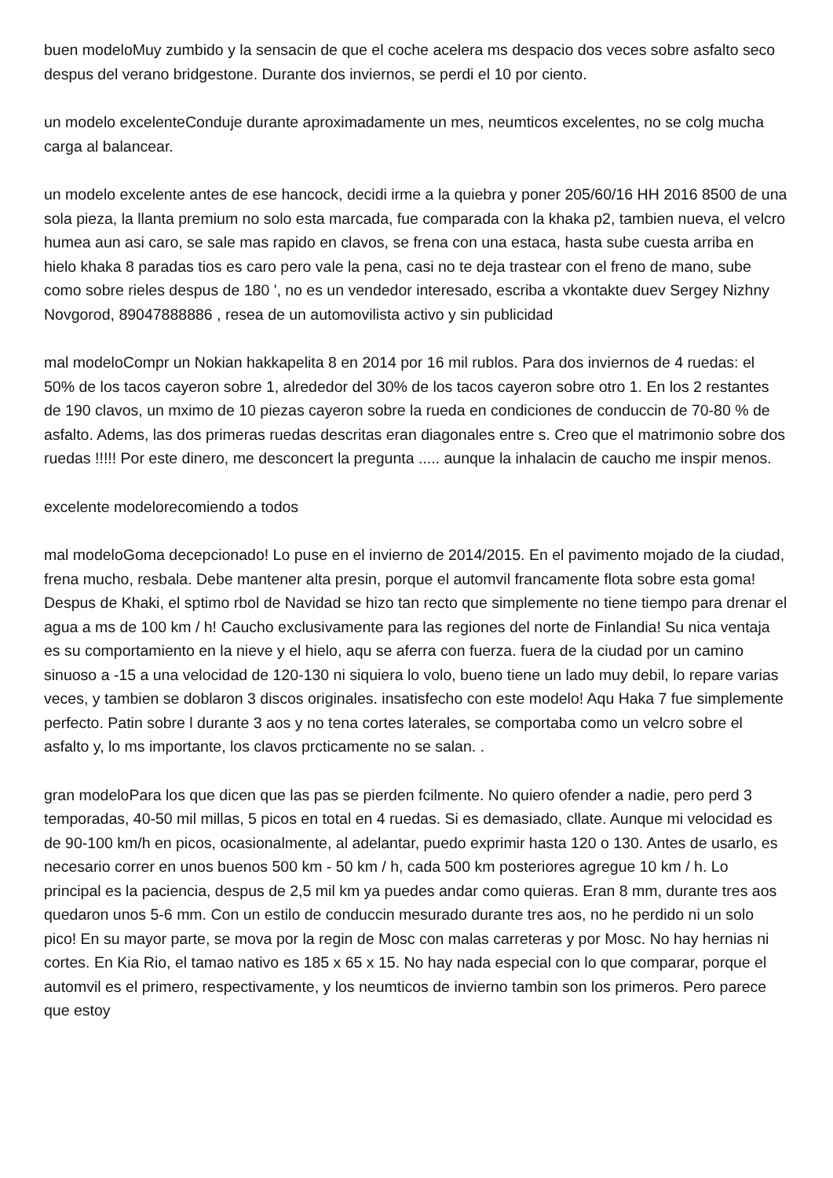buen modeloMuy zumbido y la sensacin de que el coche acelera ms despacio dos veces sobre asfalto seco despus del verano bridgestone. Durante dos inviernos, se perdi el 10 por ciento.
un modelo excelenteConduje durante aproximadamente un mes, neumticos excelentes, no se colg mucha carga al balancear.
un modelo excelente antes de ese hancock, decidi irme a la quiebra y poner 205/60/16 HH 2016 8500 de una sola pieza, la llanta premium no solo esta marcada, fue comparada con la khaka p2, tambien nueva, el velcro humea aun asi caro, se sale mas rapido en clavos, se frena con una estaca, hasta sube cuesta arriba en hielo khaka 8 paradas tios es caro pero vale la pena, casi no te deja trastear con el freno de mano, sube como sobre rieles despus de 180 ', no es un vendedor interesado, escriba a vkontakte duev Sergey Nizhny Novgorod, 89047888886 , resea de un automovilista activo y sin publicidad
mal modeloCompr un Nokian hakkapelita 8 en 2014 por 16 mil rublos. Para dos inviernos de 4 ruedas: el 50% de los tacos cayeron sobre 1, alrededor del 30% de los tacos cayeron sobre otro 1. En los 2 restantes de 190 clavos, un mximo de 10 piezas cayeron sobre la rueda en condiciones de conduccin de 70-80 % de asfalto. Adems, las dos primeras ruedas descritas eran diagonales entre s. Creo que el matrimonio sobre dos ruedas !!!!! Por este dinero, me desconcert la pregunta ..... aunque la inhalacin de caucho me inspir menos.
excelente modelorecomiendo a todos
mal modeloGoma decepcionado! Lo puse en el invierno de 2014/2015. En el pavimento mojado de la ciudad, frena mucho, resbala. Debe mantener alta presin, porque el automvil francamente flota sobre esta goma! Despus de Khaki, el sptimo rbol de Navidad se hizo tan recto que simplemente no tiene tiempo para drenar el agua a ms de 100 km / h! Caucho exclusivamente para las regiones del norte de Finlandia! Su nica ventaja es su comportamiento en la nieve y el hielo, aqu se aferra con fuerza. fuera de la ciudad por un camino sinuoso a -15 a una velocidad de 120-130 ni siquiera lo volo, bueno tiene un lado muy debil, lo repare varias veces, y tambien se doblaron 3 discos originales. insatisfecho con este modelo! Aqu Haka 7 fue simplemente perfecto. Patin sobre l durante 3 aos y no tena cortes laterales, se comportaba como un velcro sobre el asfalto y, lo ms importante, los clavos prcticamente no se salan. .
gran modeloPara los que dicen que las pas se pierden fcilmente. No quiero ofender a nadie, pero perd 3 temporadas, 40-50 mil millas, 5 picos en total en 4 ruedas. Si es demasiado, cllate. Aunque mi velocidad es de 90-100 km/h en picos, ocasionalmente, al adelantar, puedo exprimir hasta 120 o 130. Antes de usarlo, es necesario correr en unos buenos 500 km - 50 km / h, cada 500 km posteriores agregue 10 km / h. Lo principal es la paciencia, despus de 2,5 mil km ya puedes andar como quieras. Eran 8 mm, durante tres aos quedaron unos 5-6 mm. Con un estilo de conduccin mesurado durante tres aos, no he perdido ni un solo pico! En su mayor parte, se mova por la regin de Mosc con malas carreteras y por Mosc. No hay hernias ni cortes. En Kia Rio, el tamao nativo es 185 x 65 x 15. No hay nada especial con lo que comparar, porque el automvil es el primero, respectivamente, y los neumticos de invierno tambin son los primeros. Pero parece que estoy